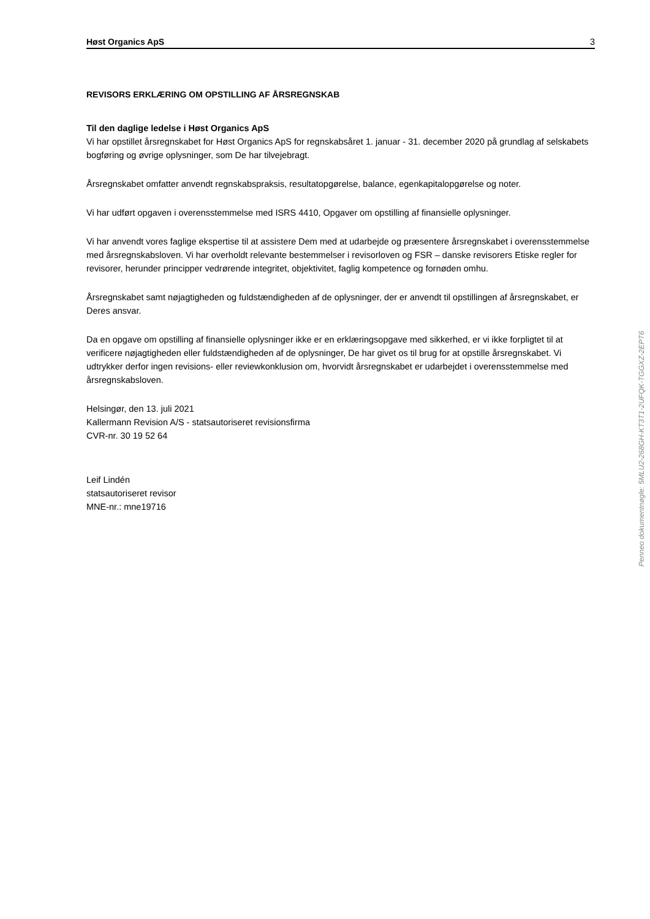Høst Organics ApS 3
REVISORS ERKLÆRING OM OPSTILLING AF ÅRSREGNSKAB
Til den daglige ledelse i Høst Organics ApS
Vi har opstillet årsregnskabet for Høst Organics ApS for regnskabsåret 1. januar - 31. december 2020 på grundlag af selskabets bogføring og øvrige oplysninger, som De har tilvejebragt.
Årsregnskabet omfatter anvendt regnskabspraksis, resultatopgørelse, balance, egenkapitalopgørelse og noter.
Vi har udført opgaven i overensstemmelse med ISRS 4410, Opgaver om opstilling af finansielle oplysninger.
Vi har anvendt vores faglige ekspertise til at assistere Dem med at udarbejde og præsentere årsregnskabet i overensstemmelse med årsregnskabsloven. Vi har overholdt relevante bestemmelser i revisorloven og FSR – danske revisorers Etiske regler for revisorer, herunder principper vedrørende integritet, objektivitet, faglig kompetence og fornøden omhu.
Årsregnskabet samt nøjagtigheden og fuldstændigheden af de oplysninger, der er anvendt til opstillingen af årsregnskabet, er Deres ansvar.
Da en opgave om opstilling af finansielle oplysninger ikke er en erklæringsopgave med sikkerhed, er vi ikke forpligtet til at verificere nøjagtigheden eller fuldstændigheden af de oplysninger, De har givet os til brug for at opstille årsregnskabet. Vi udtrykker derfor ingen revisions- eller reviewkonklusion om, hvorvidt årsregnskabet er udarbejdet i overensstemmelse med årsregnskabsloven.
Helsingør, den 13. juli 2021
Kallermann Revision A/S - statsautoriseret revisionsfirma
CVR-nr. 30 19 52 64
Leif Lindén
statsautoriseret revisor
MNE-nr.: mne19716
Penneo dokumentnøgle: 5MLU2-268GH-KT3T1-2UFQK-TGGXZ-2EPT6